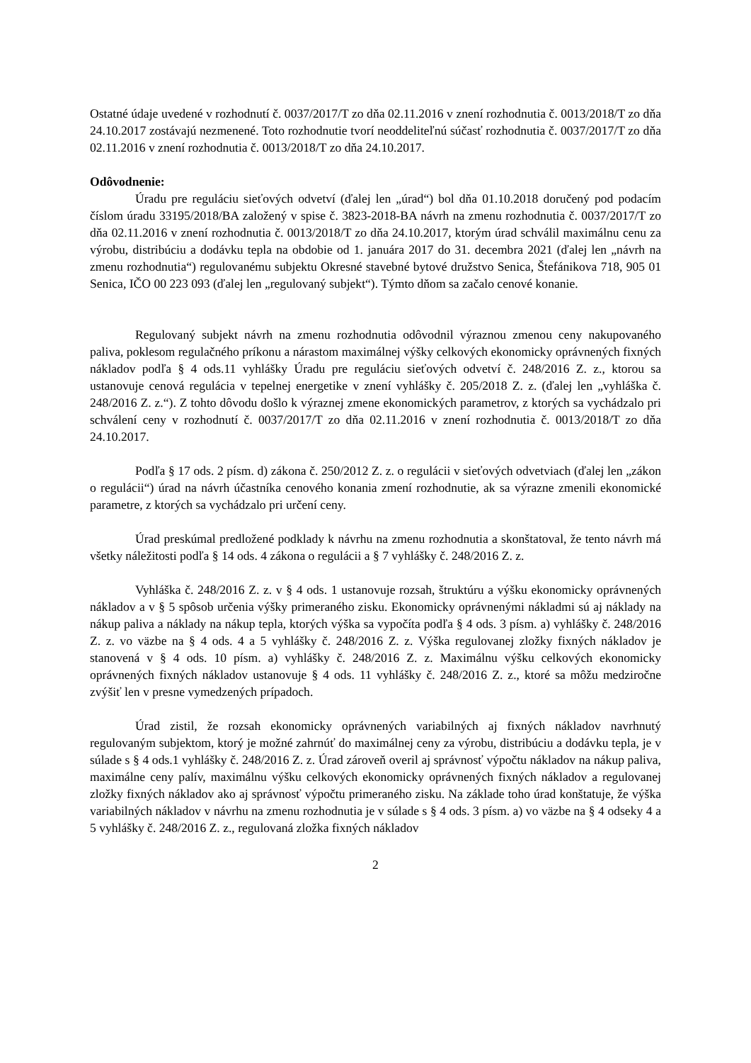Ostatné údaje uvedené v rozhodnutí č. 0037/2017/T zo dňa 02.11.2016 v znení rozhodnutia č. 0013/2018/T zo dňa 24.10.2017 zostávajú nezmenené. Toto rozhodnutie tvorí neoddeliteľnú súčasť rozhodnutia č. 0037/2017/T zo dňa 02.11.2016 v znení rozhodnutia č. 0013/2018/T zo dňa 24.10.2017.
Odôvodnenie:
Úradu pre reguláciu sieťových odvetví (ďalej len „úrad“) bol dňa 01.10.2018 doručený pod podacím číslom úradu 33195/2018/BA založený v spise č. 3823-2018-BA návrh na zmenu rozhodnutia č. 0037/2017/T zo dňa 02.11.2016 v znení rozhodnutia č. 0013/2018/T zo dňa 24.10.2017, ktorým úrad schválil maximálnu cenu za výrobu, distribúciu a dodávku tepla na obdobie od 1. januára 2017 do 31. decembra 2021 (ďalej len „návrh na zmenu rozhodnutia“) regulovanému subjektu Okresné stavebné bytové družstvo Senica, Štefánikova 718, 905 01 Senica, IČO 00 223 093 (ďalej len „regulovaný subjekt“). Týmto dňom sa začalo cenové konanie.
Regulovaný subjekt návrh na zmenu rozhodnutia odôvodnil výraznou zmenou ceny nakupovaného paliva, poklesom regulačného príkonu a nárastom maximálnej výšky celkových ekonomicky oprávnených fixných nákladov podľa § 4 ods.11 vyhlášky Úradu pre reguláciu sieťových odvetví č. 248/2016 Z. z., ktorou sa ustanovuje cenová regulácia v tepelnej energetike v znení vyhlášky č. 205/2018 Z. z. (ďalej len „vyhláška č. 248/2016 Z. z.“). Z tohto dôvodu došlo k výraznej zmene ekonomických parametrov, z ktorých sa vychádzalo pri schválení ceny v rozhodnutí č. 0037/2017/T zo dňa 02.11.2016 v znení rozhodnutia č. 0013/2018/T zo dňa 24.10.2017.
Podľa § 17 ods. 2 písm. d) zákona č. 250/2012 Z. z. o regulácii v sieťových odvetviach (ďalej len „zákon o regulácii“) úrad na návrh účastníka cenového konania zmení rozhodnutie, ak sa výrazne zmenili ekonomické parametre, z ktorých sa vychádzalo pri určení ceny.
Úrad preskúmal predložené podklady k návrhu na zmenu rozhodnutia a skonštatoval, že tento návrh má všetky náležitosti podľa § 14 ods. 4 zákona o regulácii a § 7 vyhlášky č. 248/2016 Z. z.
Vyhláška č. 248/2016 Z. z. v § 4 ods. 1 ustanovuje rozsah, štruktúru a výšku ekonomicky oprávnených nákladov a v § 5 spôsob určenia výšky primeraného zisku. Ekonomicky oprávnenými nákladmi sú aj náklady na nákup paliva a náklady na nákup tepla, ktorých výška sa vypočíta podľa § 4 ods. 3 písm. a) vyhlášky č. 248/2016 Z. z. vo väzbe na § 4 ods. 4 a 5 vyhlášky č. 248/2016 Z. z. Výška regulovanej zložky fixných nákladov je stanovená v § 4 ods. 10 písm. a) vyhlášky č. 248/2016 Z. z. Maximálnu výšku celkových ekonomicky oprávnených fixných nákladov ustanovuje § 4 ods. 11 vyhlášky č. 248/2016 Z. z., ktoré sa môžu medziročne zvýšiť len v presne vymedzených prípadoch.
Úrad zistil, že rozsah ekonomicky oprávnených variabilných aj fixných nákladov navrhnutý regulovaným subjektom, ktorý je možné zahrnúť do maximálnej ceny za výrobu, distribúciu a dodávku tepla, je v súlade s § 4 ods.1 vyhlášky č. 248/2016 Z. z. Úrad zároveň overil aj správnosť výpočtu nákladov na nákup paliva, maximálne ceny palív, maximálnu výšku celkových ekonomicky oprávnených fixných nákladov a regulovanej zložky fixných nákladov ako aj správnosť výpočtu primeraného zisku. Na základe toho úrad konštatuje, že výška variabilných nákladov v návrhu na zmenu rozhodnutia je v súlade s § 4 ods. 3 písm. a) vo väzbe na § 4 odseky 4 a 5 vyhlášky č. 248/2016 Z. z., regulovaná zložka fixných nákladov
2